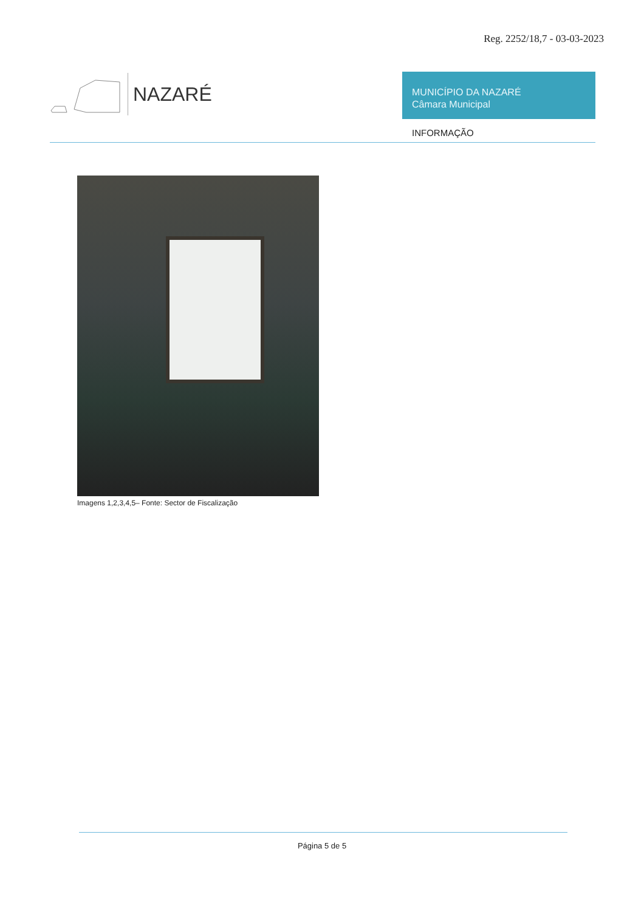Reg. 2252/18,7 - 03-03-2023
NAZARÉ
MUNICÍPIO DA NAZARÉ
Câmara Municipal
INFORMAÇÃO
Imagens 1,2,3,4,5– Fonte: Sector de Fiscalização
Página 5 de 5